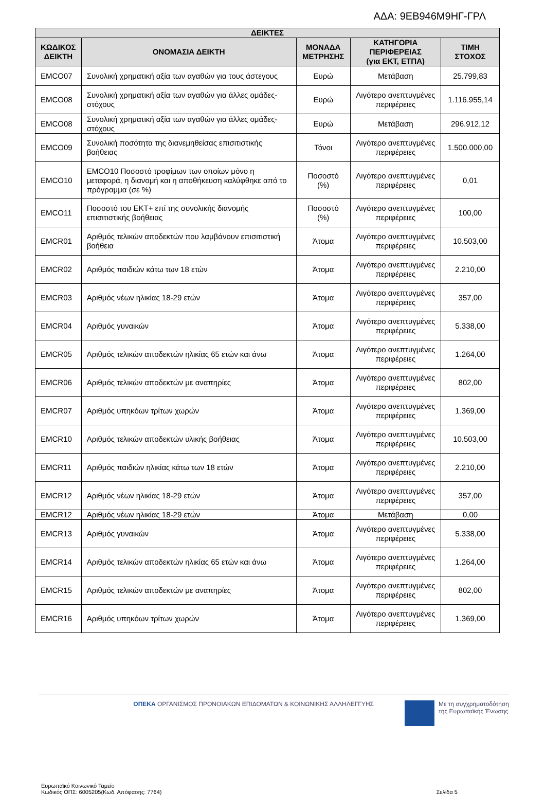ΑΔΑ: 9ΕΒ946Μ9ΗΓ-ΓΡΛ
| ΔΕΙΚΤΕΣ | | | | |
| --- | --- | --- | --- | --- |
| ΚΩΔΙΚΟΣ ΔΕΙΚΤΗ | ΟΝΟΜΑΣΙΑ ΔΕΙΚΤΗ | ΜΟΝΑΔΑ ΜΕΤΡΗΣΗΣ | ΚΑΤΗΓΟΡΙΑ ΠΕΡΙΦΕΡΕΙΑΣ (για ΕΚΤ, ΕΤΠΑ) | ΤΙΜΗ ΣΤΟΧΟΣ |
| EMCO07 | Συνολική χρηματική αξία των αγαθών για τους άστεγους | Ευρώ | Μετάβαση | 25.799,83 |
| EMCO08 | Συνολική χρηματική αξία των αγαθών για άλλες ομάδες-στόχους | Ευρώ | Λιγότερο ανεπτυγμένες περιφέρειες | 1.116.955,14 |
| EMCO08 | Συνολική χρηματική αξία των αγαθών για άλλες ομάδες-στόχους | Ευρώ | Μετάβαση | 296.912,12 |
| EMCO09 | Συνολική ποσότητα της διανεμηθείσας επισιτιστικής βοήθειας | Τόνοι | Λιγότερο ανεπτυγμένες περιφέρειες | 1.500.000,00 |
| EMCO10 | EMCO10 Ποσοστό τροφίμων των οποίων μόνο η μεταφορά, η διανομή και η αποθήκευση καλύφθηκε από το πρόγραμμα (σε %) | Ποσοστό (%) | Λιγότερο ανεπτυγμένες περιφέρειες | 0,01 |
| EMCO11 | Ποσοστό του ΕΚΤ+ επί της συνολικής διανομής επισιτιστικής βοήθειας | Ποσοστό (%) | Λιγότερο ανεπτυγμένες περιφέρειες | 100,00 |
| EMCR01 | Αριθμός τελικών αποδεκτών που λαμβάνουν επισιτιστική βοήθεια | Άτομα | Λιγότερο ανεπτυγμένες περιφέρειες | 10.503,00 |
| EMCR02 | Αριθμός παιδιών κάτω των 18 ετών | Άτομα | Λιγότερο ανεπτυγμένες περιφέρειες | 2.210,00 |
| EMCR03 | Αριθμός νέων ηλικίας 18-29 ετών | Άτομα | Λιγότερο ανεπτυγμένες περιφέρειες | 357,00 |
| EMCR04 | Αριθμός γυναικών | Άτομα | Λιγότερο ανεπτυγμένες περιφέρειες | 5.338,00 |
| EMCR05 | Αριθμός τελικών αποδεκτών ηλικίας 65 ετών και άνω | Άτομα | Λιγότερο ανεπτυγμένες περιφέρειες | 1.264,00 |
| EMCR06 | Αριθμός τελικών αποδεκτών με αναπηρίες | Άτομα | Λιγότερο ανεπτυγμένες περιφέρειες | 802,00 |
| EMCR07 | Αριθμός υπηκόων τρίτων χωρών | Άτομα | Λιγότερο ανεπτυγμένες περιφέρειες | 1.369,00 |
| EMCR10 | Αριθμός τελικών αποδεκτών υλικής βοήθειας | Άτομα | Λιγότερο ανεπτυγμένες περιφέρειες | 10.503,00 |
| EMCR11 | Αριθμός παιδιών ηλικίας κάτω των 18 ετών | Άτομα | Λιγότερο ανεπτυγμένες περιφέρειες | 2.210,00 |
| EMCR12 | Αριθμός νέων ηλικίας 18-29 ετών | Άτομα | Λιγότερο ανεπτυγμένες περιφέρειες | 357,00 |
| EMCR12 | Αριθμός νέων ηλικίας 18-29 ετών | Άτομα | Μετάβαση | 0,00 |
| EMCR13 | Αριθμός γυναικών | Άτομα | Λιγότερο ανεπτυγμένες περιφέρειες | 5.338,00 |
| EMCR14 | Αριθμός τελικών αποδεκτών ηλικίας 65 ετών και άνω | Άτομα | Λιγότερο ανεπτυγμένες περιφέρειες | 1.264,00 |
| EMCR15 | Αριθμός τελικών αποδεκτών με αναπηρίες | Άτομα | Λιγότερο ανεπτυγμένες περιφέρειες | 802,00 |
| EMCR16 | Αριθμός υπηκόων τρίτων χωρών | Άτομα | Λιγότερο ανεπτυγμένες περιφέρειες | 1.369,00 |
ΟΠΕΚΑ ΟΡΓΑΝΙΣΜΟΣ ΠΡΟΝΟΙΑΚΩΝ ΕΠΙΔΟΜΑΤΩΝ & ΚΟΙΝΩΝΙΚΗΣ ΑΛΛΗΛΕΓΓΥΗΣ
Με τη συγχρηματοδότηση
της Ευρωπαϊκής Ένωσης
Ευρωπαϊκό Κοινωνικό Ταμείο
Κωδικός ΟΠΣ: 6005205(Κωδ. Απόφασης: 7764)
Σελίδα 5